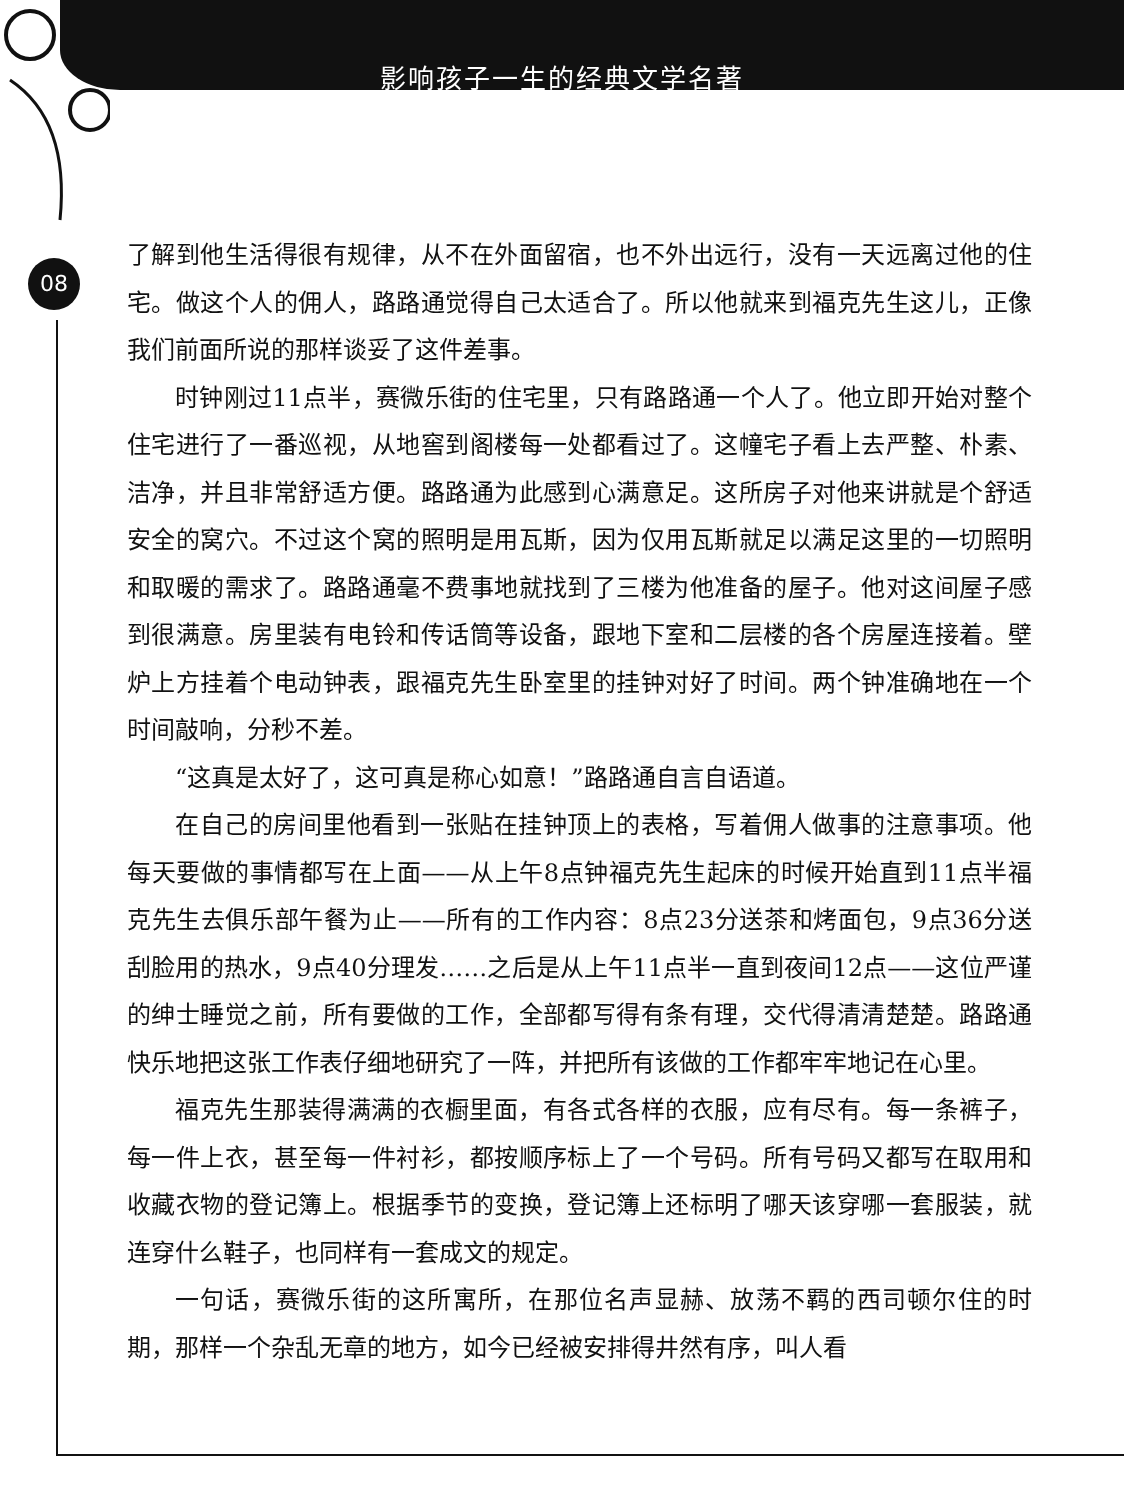影响孩子一生的经典文学名著
08
了解到他生活得很有规律，从不在外面留宿，也不外出远行，没有一天远离过他的住宅。做这个人的佣人，路路通觉得自己太适合了。所以他就来到福克先生这儿，正像我们前面所说的那样谈妥了这件差事。
时钟刚过11点半，赛微乐街的住宅里，只有路路通一个人了。他立即开始对整个住宅进行了一番巡视，从地窖到阁楼每一处都看过了。这幢宅子看上去严整、朴素、洁净，并且非常舒适方便。路路通为此感到心满意足。这所房子对他来讲就是个舒适安全的窝穴。不过这个窝的照明是用瓦斯，因为仅用瓦斯就足以满足这里的一切照明和取暖的需求了。路路通毫不费事地就找到了三楼为他准备的屋子。他对这间屋子感到很满意。房里装有电铃和传话筒等设备，跟地下室和二层楼的各个房屋连接着。壁炉上方挂着个电动钟表，跟福克先生卧室里的挂钟对好了时间。两个钟准确地在一个时间敲响，分秒不差。
“这真是太好了，这可真是称心如意！”路路通自言自语道。
在自己的房间里他看到一张贴在挂钟顶上的表格，写着佣人做事的注意事项。他每天要做的事情都写在上面——从上午8点钟福克先生起床的时候开始直到11点半福克先生去俱乐部午餐为止——所有的工作内容：8点23分送茶和烤面包，9点36分送刮脸用的热水，9点40分理发……之后是从上午11点半一直到夜间12点——这位严谨的绅士睡觉之前，所有要做的工作，全部都写得有条有理，交代得清清楚楚。路路通快乐地把这张工作表仔细地研究了一阵，并把所有该做的工作都牢牢地记在心里。
福克先生那装得满满的衣橱里面，有各式各样的衣服，应有尽有。每一条裤子，每一件上衣，甚至每一件衬衫，都按顺序标上了一个号码。所有号码又都写在取用和收藏衣物的登记簿上。根据季节的变换，登记簿上还标明了哪天该穿哪一套服装，就连穿什么鞋子，也同样有一套成文的规定。
一句话，赛微乐街的这所寓所，在那位名声显赫、放荡不羁的西司顿尔住的时期，那样一个杂乱无章的地方，如今已经被安排得井然有序，叫人看